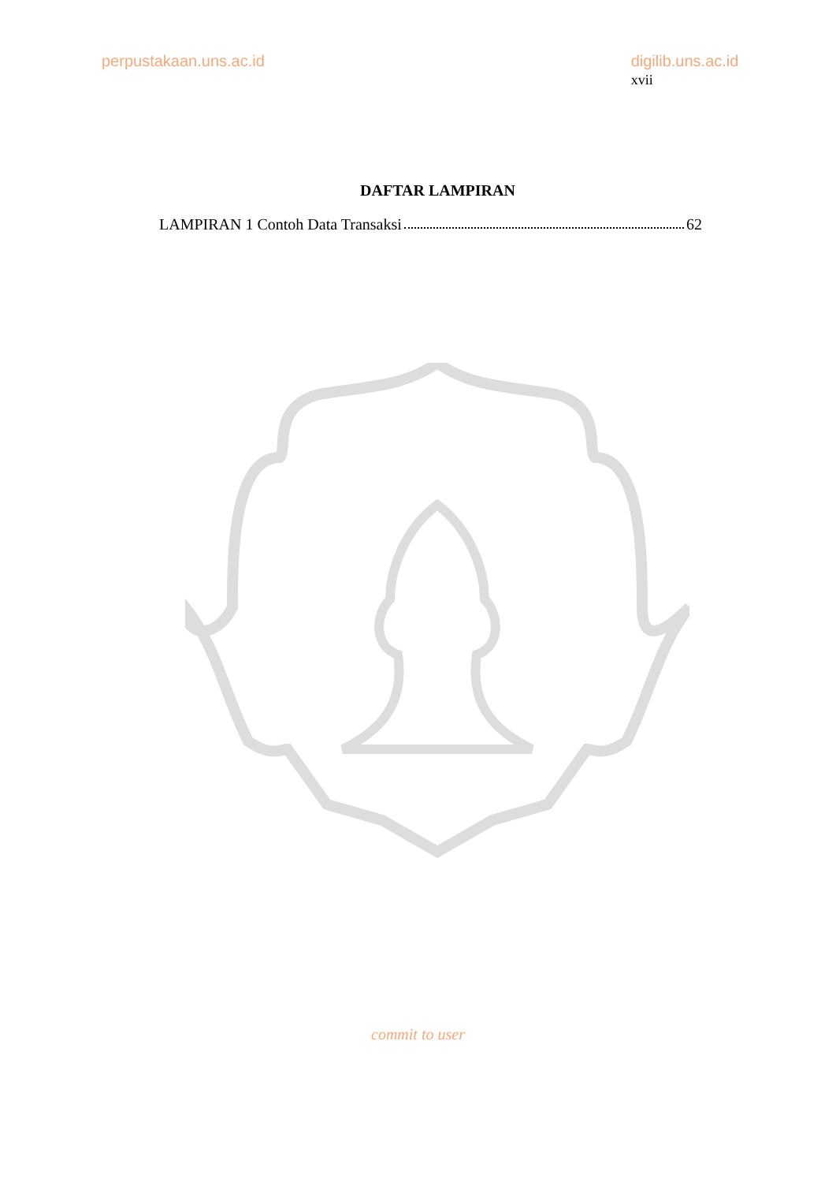perpustakaan.uns.ac.id digilib.uns.ac.id xvii
DAFTAR LAMPIRAN
LAMPIRAN 1 Contoh Data Transaksi 62
commit to user